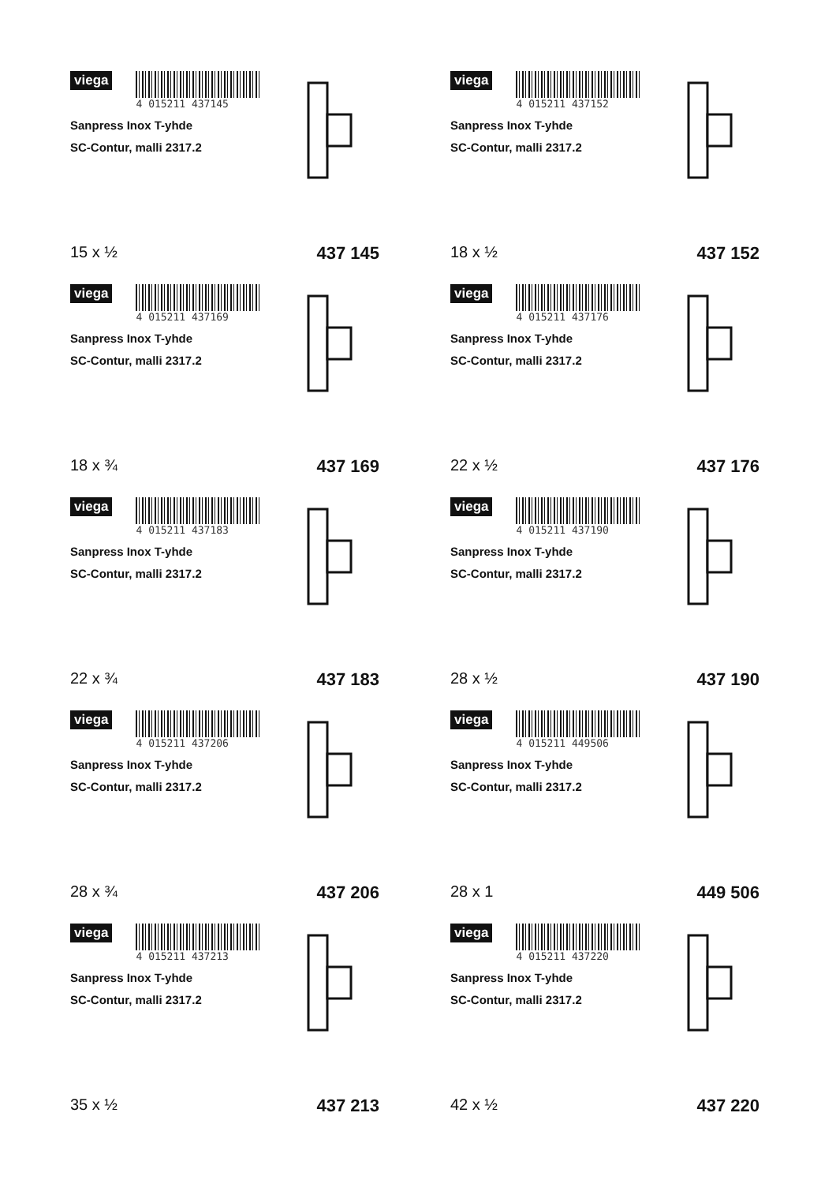viega
4 015211 437145
Sanpress Inox T-yhde
SC-Contur, malli 2317.2
15 x ½ 437 145
viega
4 015211 437152
Sanpress Inox T-yhde
SC-Contur, malli 2317.2
18 x ½ 437 152
viega
4 015211 437169
Sanpress Inox T-yhde
SC-Contur, malli 2317.2
18 x ¾ 437 169
viega
4 015211 437176
Sanpress Inox T-yhde
SC-Contur, malli 2317.2
22 x ½ 437 176
viega
4 015211 437183
Sanpress Inox T-yhde
SC-Contur, malli 2317.2
22 x ¾ 437 183
viega
4 015211 437190
Sanpress Inox T-yhde
SC-Contur, malli 2317.2
28 x ½ 437 190
viega
4 015211 437206
Sanpress Inox T-yhde
SC-Contur, malli 2317.2
28 x ¾ 437 206
viega
4 015211 449506
Sanpress Inox T-yhde
SC-Contur, malli 2317.2
28 x 1 449 506
viega
4 015211 437213
Sanpress Inox T-yhde
SC-Contur, malli 2317.2
35 x ½ 437 213
viega
4 015211 437220
Sanpress Inox T-yhde
SC-Contur, malli 2317.2
42 x ½ 437 220